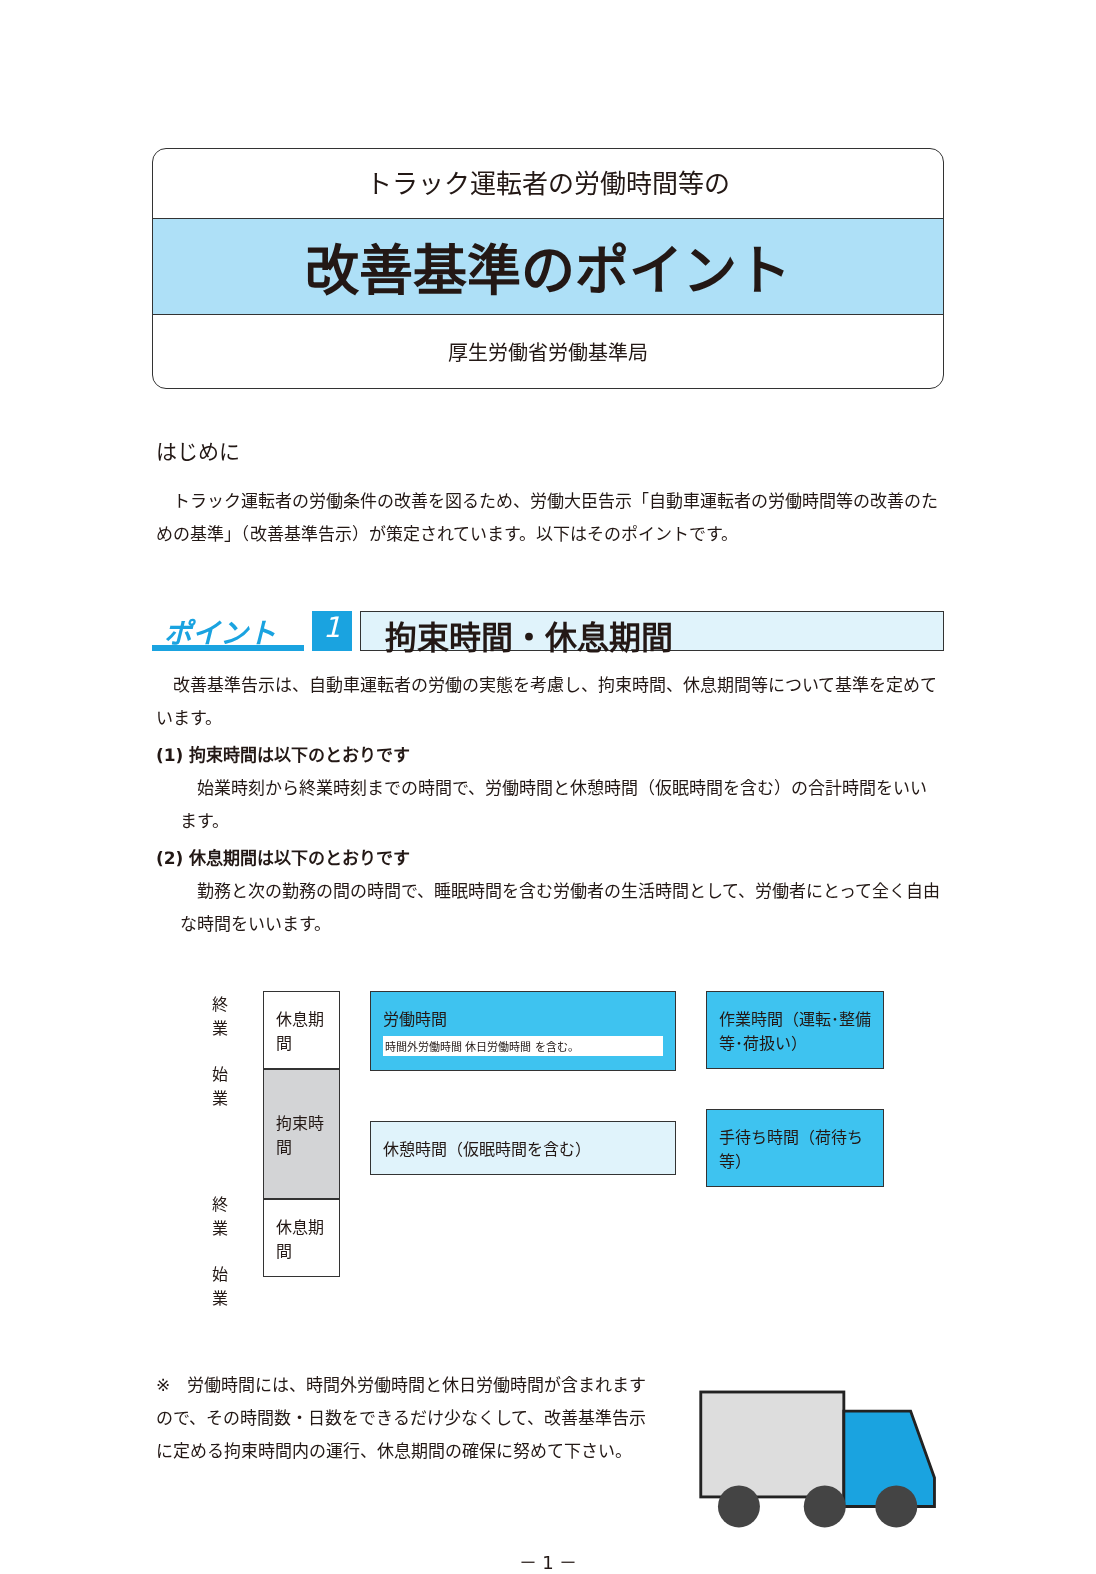トラック運転者の労働時間等の
改善基準のポイント
厚生労働省労働基準局
はじめに
　トラック運転者の労働条件の改善を図るため、労働大臣告示「自動車運転者の労働時間等の改善のための基準」（改善基準告示）が策定されています。以下はそのポイントです。
ポイント 1 拘束時間・休息期間
　改善基準告示は、自動車運転者の労働の実態を考慮し、拘束時間、休息期間等について基準を定めています。
(1) 拘束時間は以下のとおりです
　始業時刻から終業時刻までの時間で、労働時間と休憩時間（仮眠時間を含む）の合計時間をいいます。
(2) 休息期間は以下のとおりです
　勤務と次の勤務の間の時間で、睡眠時間を含む労働者の生活時間として、労働者にとって全く自由な時間をいいます。
終業
始業
終業
始業
休息期間
拘束時間
休息期間
労働時間
時間外労働時間 休日労働時間 を含む。
休憩時間（仮眠時間を含む）
作業時間（運転･整備等･荷扱い）
手待ち時間（荷待ち等）
※　労働時間には、時間外労働時間と休日労働時間が含まれますので、その時間数・日数をできるだけ少なくして、改善基準告示に定める拘束時間内の運行、休息期間の確保に努めて下さい。
－ 1 －